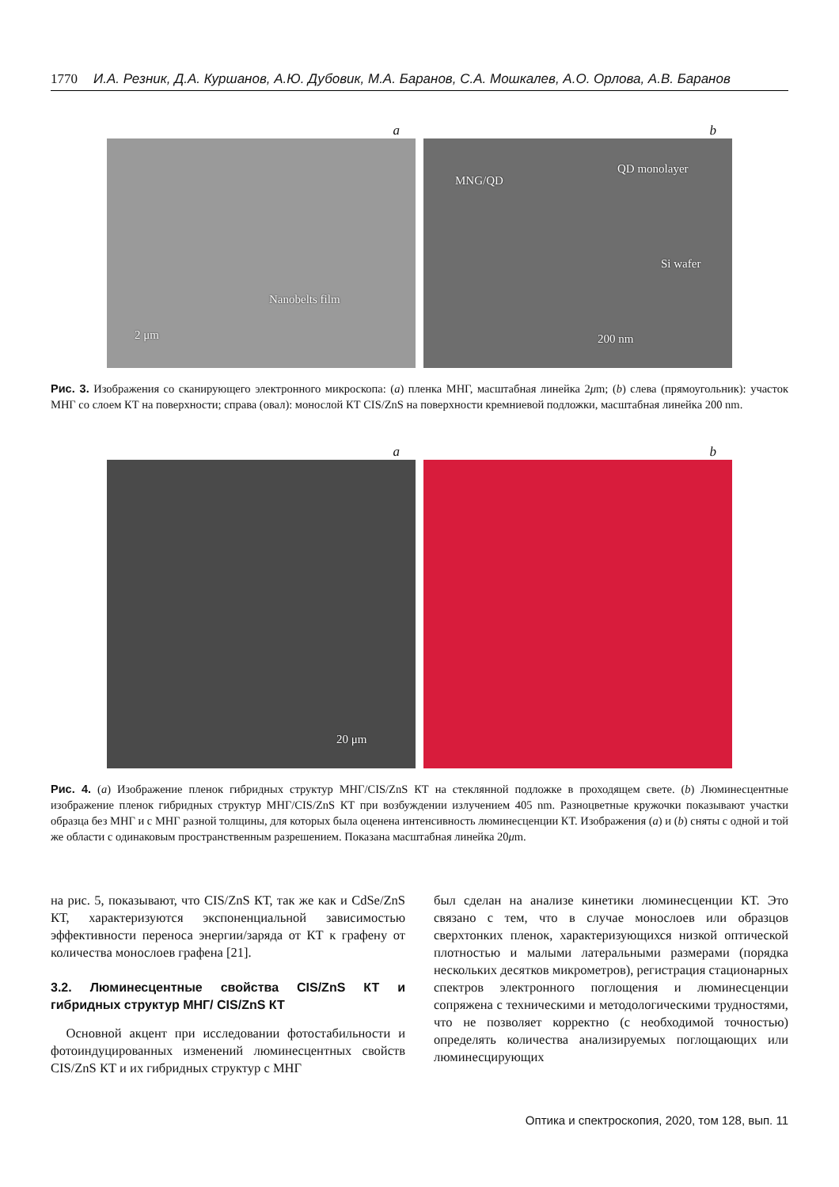1770 И.А. Резник, Д.А. Куршанов, А.Ю. Дубовик, М.А. Баранов, С.А. Мошкалев, А.О. Орлова, А.В. Баранов
a
Nanobelts film
2 μm
b
MNG/QD
QD monolayer
Si wafer
200 nm
Рис. 3. Изображения со сканирующего электронного микроскопа: (a) пленка МНГ, масштабная линейка 2μm; (b) слева (прямоугольник): участок МНГ со слоем КТ на поверхности; справа (овал): монослой КТ CIS/ZnS на поверхности кремниевой подложки, масштабная линейка 200 nm.
a
20 μm
b
Рис. 4. (a) Изображение пленок гибридных структур МНГ/CIS/ZnS КТ на стеклянной подложке в проходящем свете. (b) Люминесцентные изображение пленок гибридных структур МНГ/CIS/ZnS КТ при возбуждении излучением 405 nm. Разноцветные кружочки показывают участки образца без МНГ и с МНГ разной толщины, для которых была оценена интенсивность люминесценции КТ. Изображения (a) и (b) сняты с одной и той же области с одинаковым пространственным разрешением. Показана масштабная линейка 20μm.
на рис. 5, показывают, что CIS/ZnS КТ, так же как и CdSe/ZnS КТ, характеризуются экспоненциальной зависимостью эффективности переноса энергии/заряда от КТ к графену от количества монослоев графена [21].
3.2. Люминесцентные свойства CIS/ZnS КТ и гибридных структур МНГ/ CIS/ZnS КТ
Основной акцент при исследовании фотостабильности и фотоиндуцированных изменений люминесцентных свойств CIS/ZnS КТ и их гибридных структур с МНГ
был сделан на анализе кинетики люминесценции КТ. Это связано с тем, что в случае монослоев или образцов сверхтонких пленок, характеризующихся низкой оптической плотностью и малыми латеральными размерами (порядка нескольких десятков микрометров), регистрация стационарных спектров электронного поглощения и люминесценции сопряжена с техническими и методологическими трудностями, что не позволяет корректно (с необходимой точностью) определять количества анализируемых поглощающих или люминесцирующих
Оптика и спектроскопия, 2020, том 128, вып. 11